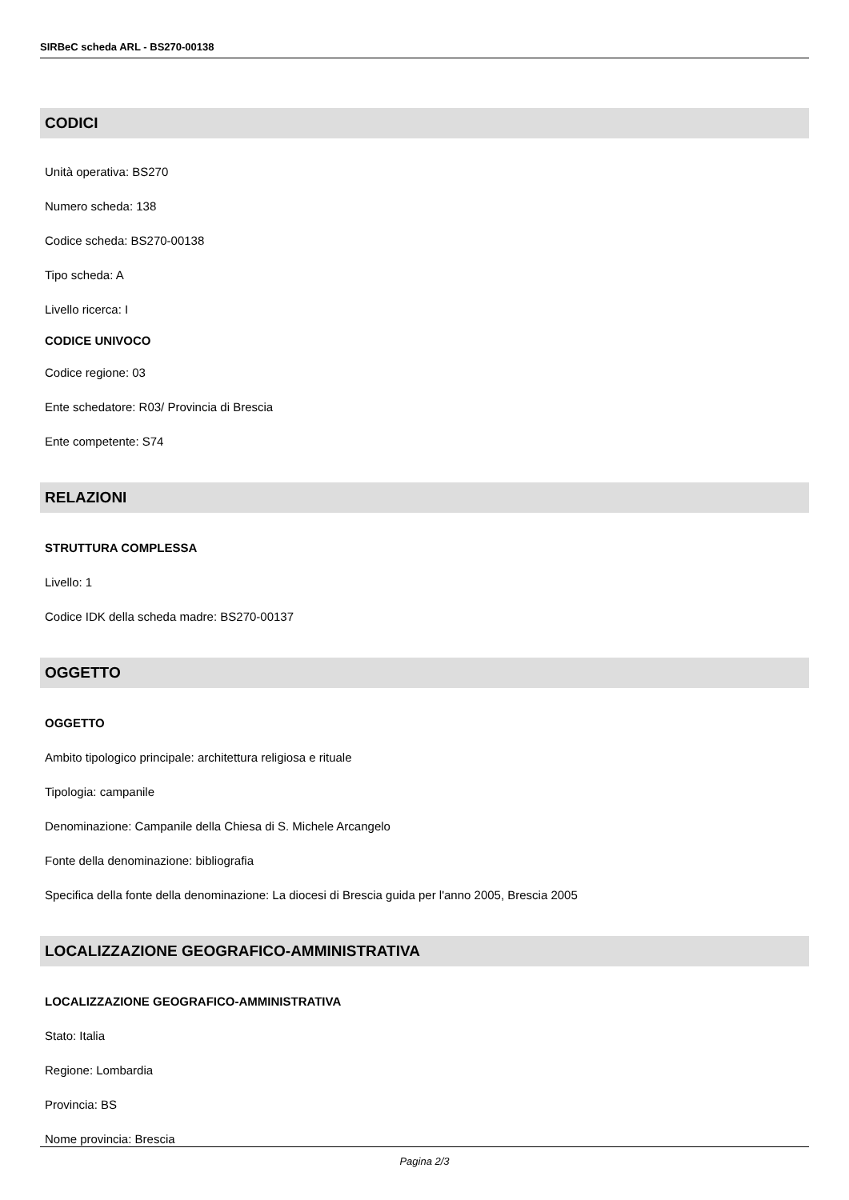SIRBeC scheda ARL - BS270-00138
CODICI
Unità operativa: BS270
Numero scheda: 138
Codice scheda: BS270-00138
Tipo scheda: A
Livello ricerca: I
CODICE UNIVOCO
Codice regione: 03
Ente schedatore: R03/ Provincia di Brescia
Ente competente: S74
RELAZIONI
STRUTTURA COMPLESSA
Livello: 1
Codice IDK della scheda madre: BS270-00137
OGGETTO
OGGETTO
Ambito tipologico principale: architettura religiosa e rituale
Tipologia: campanile
Denominazione: Campanile della Chiesa di S. Michele Arcangelo
Fonte della denominazione: bibliografia
Specifica della fonte della denominazione: La diocesi di Brescia guida per l'anno 2005, Brescia 2005
LOCALIZZAZIONE GEOGRAFICO-AMMINISTRATIVA
LOCALIZZAZIONE GEOGRAFICO-AMMINISTRATIVA
Stato: Italia
Regione: Lombardia
Provincia: BS
Nome provincia: Brescia
Pagina 2/3